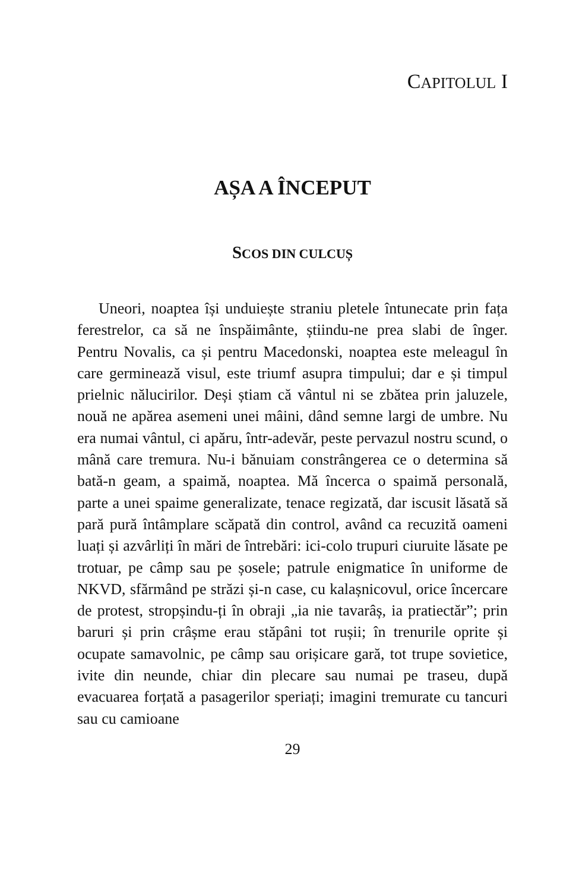CAPITOLUL I
AȘA A ÎNCEPUT
SCOS DIN CULCUȘ
Uneori, noaptea își unduiește straniu pletele întunecate prin fața ferestrelor, ca să ne înspăimânte, știindu-ne prea slabi de înger. Pentru Novalis, ca și pentru Macedonski, noaptea este meleagul în care germinează visul, este triumf asupra timpului; dar e și timpul prielnic nălucirilor. Deși știam că vântul ni se zbătea prin jaluzele, nouă ne apărea asemeni unei mâini, dând semne largi de umbre. Nu era numai vântul, ci apăru, într-adevăr, peste pervazul nostru scund, o mână care tremura. Nu-i bănuiam constrângerea ce o determina să bată-n geam, a spaimă, noaptea. Mă încerca o spaimă personală, parte a unei spaime generalizate, tenace regizată, dar iscusit lăsată să pară pură întâmplare scăpată din control, având ca recuzită oameni luați și azvârliți în mări de întrebări: ici-colo trupuri ciuruite lăsate pe trotuar, pe câmp sau pe șosele; patrule enigmatice în uniforme de NKVD, sfărmând pe străzi și-n case, cu kalașnicovul, orice încercare de protest, stropșindu-ți în obraji „ia nie tavarâș, ia pratiectăr”; prin baruri și prin crâșme erau stăpâni tot rușii; în trenurile oprite și ocupate samavolnic, pe câmp sau orișicare gară, tot trupe sovietice, ivite din neunde, chiar din plecare sau numai pe traseu, după evacuarea forțată a pasagerilor speriați; imagini tremurate cu tancuri sau cu camioane
29